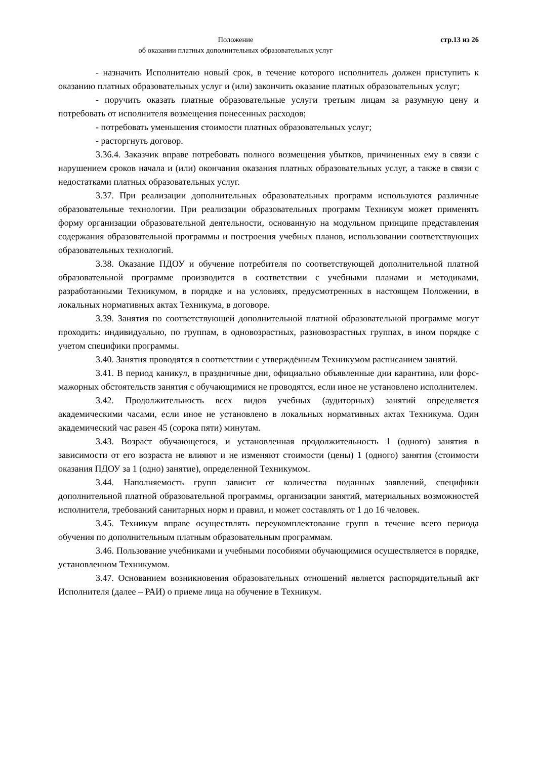Положение
об оказании платных дополнительных образовательных услуг
стр.13 из 26
- назначить Исполнителю новый срок, в течение которого исполнитель должен приступить к оказанию платных образовательных услуг и (или) закончить оказание платных образовательных услуг;
- поручить оказать платные образовательные услуги третьим лицам за разумную цену и потребовать от исполнителя возмещения понесенных расходов;
- потребовать уменьшения стоимости платных образовательных услуг;
- расторгнуть договор.
3.36.4. Заказчик вправе потребовать полного возмещения убытков, причиненных ему в связи с нарушением сроков начала и (или) окончания оказания платных образовательных услуг, а также в связи с недостатками платных образовательных услуг.
3.37. При реализации дополнительных образовательных программ используются различные образовательные технологии. При реализации образовательных программ Техникум может применять форму организации образовательной деятельности, основанную на модульном принципе представления содержания образовательной программы и построения учебных планов, использовании соответствующих образовательных технологий.
3.38. Оказание ПДОУ и обучение потребителя по соответствующей дополнительной платной образовательной программе производится в соответствии с учебными планами и методиками, разработанными Техникумом, в порядке и на условиях, предусмотренных в настоящем Положении, в локальных нормативных актах Техникума, в договоре.
3.39. Занятия по соответствующей дополнительной платной образовательной программе могут проходить: индивидуально, по группам, в одновозрастных, разновозрастных группах, в ином порядке с учетом специфики программы.
3.40. Занятия проводятся в соответствии с утверждённым Техникумом расписанием занятий.
3.41. В период каникул, в праздничные дни, официально объявленные дни карантина, или форс-мажорных обстоятельств занятия с обучающимися не проводятся, если иное не установлено исполнителем.
3.42. Продолжительность всех видов учебных (аудиторных) занятий определяется академическими часами, если иное не установлено в локальных нормативных актах Техникума. Один академический час равен 45 (сорока пяти) минутам.
3.43. Возраст обучающегося, и установленная продолжительность 1 (одного) занятия в зависимости от его возраста не влияют и не изменяют стоимости (цены) 1 (одного) занятия (стоимости оказания ПДОУ за 1 (одно) занятие), определенной Техникумом.
3.44. Наполняемость групп зависит от количества поданных заявлений, специфики дополнительной платной образовательной программы, организации занятий, материальных возможностей исполнителя, требований санитарных норм и правил, и может составлять от 1 до 16 человек.
3.45. Техникум вправе осуществлять переукомплектование групп в течение всего периода обучения по дополнительным платным образовательным программам.
3.46. Пользование учебниками и учебными пособиями обучающимися осуществляется в порядке, установленном Техникумом.
3.47. Основанием возникновения образовательных отношений является распорядительный акт Исполнителя (далее – РАИ) о приеме лица на обучение в Техникум.